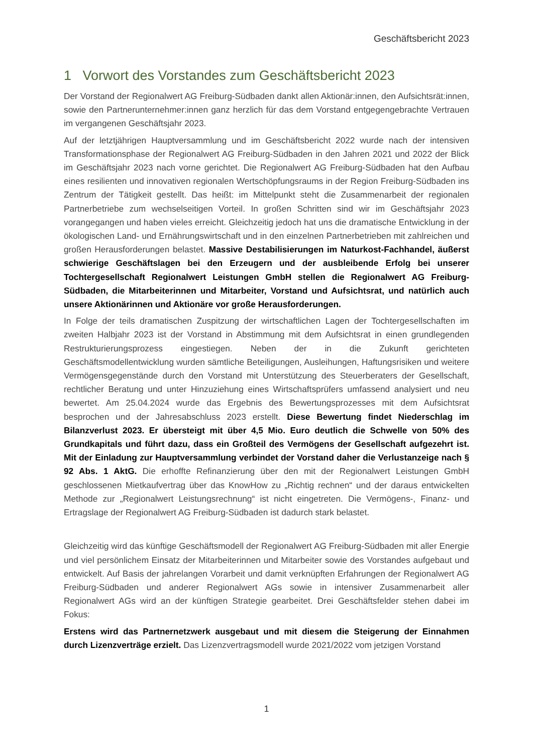Geschäftsbericht 2023
1 Vorwort des Vorstandes zum Geschäftsbericht 2023
Der Vorstand der Regionalwert AG Freiburg-Südbaden dankt allen Aktionär:innen, den Aufsichtsrät:innen, sowie den Partnerunternehmer:innen ganz herzlich für das dem Vorstand entgegengebrachte Vertrauen im vergangenen Geschäftsjahr 2023.
Auf der letztjährigen Hauptversammlung und im Geschäftsbericht 2022 wurde nach der intensiven Transformationsphase der Regionalwert AG Freiburg-Südbaden in den Jahren 2021 und 2022 der Blick im Geschäftsjahr 2023 nach vorne gerichtet. Die Regionalwert AG Freiburg-Südbaden hat den Aufbau eines resilienten und innovativen regionalen Wertschöpfungsraums in der Region Freiburg-Südbaden ins Zentrum der Tätigkeit gestellt. Das heißt: im Mittelpunkt steht die Zusammenarbeit der regionalen Partnerbetriebe zum wechselseitigen Vorteil. In großen Schritten sind wir im Geschäftsjahr 2023 vorangegangen und haben vieles erreicht. Gleichzeitig jedoch hat uns die dramatische Entwicklung in der ökologischen Land- und Ernährungswirtschaft und in den einzelnen Partnerbetrieben mit zahlreichen und großen Herausforderungen belastet. Massive Destabilisierungen im Naturkost-Fachhandel, äußerst schwierige Geschäftslagen bei den Erzeugern und der ausbleibende Erfolg bei unserer Tochtergesellschaft Regionalwert Leistungen GmbH stellen die Regionalwert AG Freiburg-Südbaden, die Mitarbeiterinnen und Mitarbeiter, Vorstand und Aufsichtsrat, und natürlich auch unsere Aktionärinnen und Aktionäre vor große Herausforderungen.
In Folge der teils dramatischen Zuspitzung der wirtschaftlichen Lagen der Tochtergesellschaften im zweiten Halbjahr 2023 ist der Vorstand in Abstimmung mit dem Aufsichtsrat in einen grundlegenden Restrukturierungsprozess eingestiegen. Neben der in die Zukunft gerichteten Geschäftsmodellentwicklung wurden sämtliche Beteiligungen, Ausleihungen, Haftungsrisiken und weitere Vermögensgegenstände durch den Vorstand mit Unterstützung des Steuerberaters der Gesellschaft, rechtlicher Beratung und unter Hinzuziehung eines Wirtschaftsprüfers umfassend analysiert und neu bewertet. Am 25.04.2024 wurde das Ergebnis des Bewertungsprozesses mit dem Aufsichtsrat besprochen und der Jahresabschluss 2023 erstellt. Diese Bewertung findet Niederschlag im Bilanzverlust 2023. Er übersteigt mit über 4,5 Mio. Euro deutlich die Schwelle von 50% des Grundkapitals und führt dazu, dass ein Großteil des Vermögens der Gesellschaft aufgezehrt ist. Mit der Einladung zur Hauptversammlung verbindet der Vorstand daher die Verlustanzeige nach § 92 Abs. 1 AktG. Die erhoffte Refinanzierung über den mit der Regionalwert Leistungen GmbH geschlossenen Mietkaufvertrag über das KnowHow zu „Richtig rechnen“ und der daraus entwickelten Methode zur „Regionalwert Leistungsrechnung“ ist nicht eingetreten. Die Vermögens-, Finanz- und Ertragslage der Regionalwert AG Freiburg-Südbaden ist dadurch stark belastet.
Gleichzeitig wird das künftige Geschäftsmodell der Regionalwert AG Freiburg-Südbaden mit aller Energie und viel persönlichem Einsatz der Mitarbeiterinnen und Mitarbeiter sowie des Vorstandes aufgebaut und entwickelt. Auf Basis der jahrelangen Vorarbeit und damit verknüpften Erfahrungen der Regionalwert AG Freiburg-Südbaden und anderer Regionalwert AGs sowie in intensiver Zusammenarbeit aller Regionalwert AGs wird an der künftigen Strategie gearbeitet. Drei Geschäftsfelder stehen dabei im Fokus:
Erstens wird das Partnernetzwerk ausgebaut und mit diesem die Steigerung der Einnahmen durch Lizenzverträge erzielt. Das Lizenzvertragsmodell wurde 2021/2022 vom jetzigen Vorstand
1